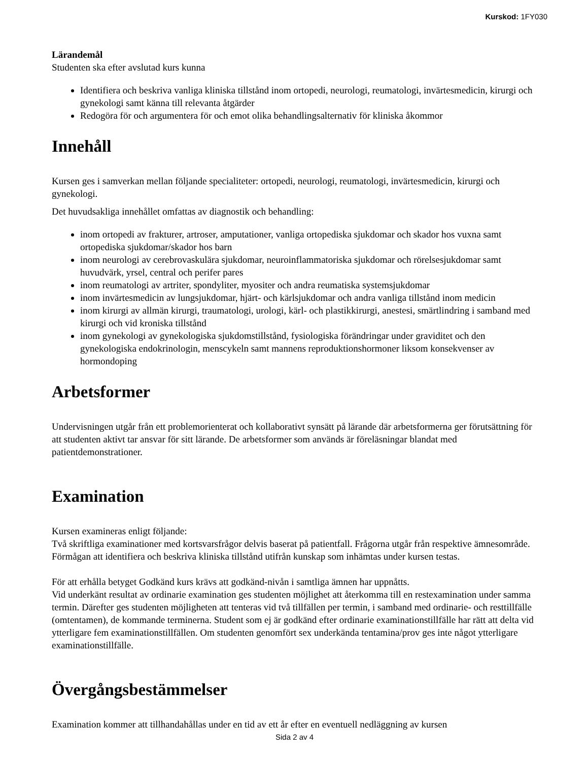Kurskod: 1FY030
Lärandemål
Studenten ska efter avslutad kurs kunna
Identifiera och beskriva vanliga kliniska tillstånd inom ortopedi, neurologi, reumatologi, invärtesmedicin, kirurgi och gynekologi samt känna till relevanta åtgärder
Redogöra för och argumentera för och emot olika behandlingsalternativ för kliniska åkommor
Innehåll
Kursen ges i samverkan mellan följande specialiteter: ortopedi, neurologi, reumatologi, invärtesmedicin, kirurgi och gynekologi.
Det huvudsakliga innehållet omfattas av diagnostik och behandling:
inom ortopedi av frakturer, artroser, amputationer, vanliga ortopediska sjukdomar och skador hos vuxna samt ortopediska sjukdomar/skador hos barn
inom neurologi av cerebrovaskulära sjukdomar, neuroinflammatoriska sjukdomar och rörelsesjukdomar samt huvudvärk, yrsel, central och perifer pares
inom reumatologi av artriter, spondyliter, myositer och andra reumatiska systemsjukdomar
inom invärtesmedicin av lungsjukdomar, hjärt- och kärlsjukdomar och andra vanliga tillstånd inom medicin
inom kirurgi av allmän kirurgi, traumatologi, urologi, kärl- och plastikkirurgi, anestesi, smärtlindring i samband med kirurgi och vid kroniska tillstånd
inom gynekologi av gynekologiska sjukdomstillstånd, fysiologiska förändringar under graviditet och den gynekologiska endokrinologin, menscykeln samt mannens reproduktionshormoner liksom konsekvenser av hormondoping
Arbetsformer
Undervisningen utgår från ett problemorienterat och kollaborativt synsätt på lärande där arbetsformerna ger förutsättning för att studenten aktivt tar ansvar för sitt lärande. De arbetsformer som används är föreläsningar blandat med patientdemonstrationer.
Examination
Kursen examineras enligt följande:
Två skriftliga examinationer med kortsvarsfrågor delvis baserat på patientfall. Frågorna utgår från respektive ämnesområde. Förmågan att identifiera och beskriva kliniska tillstånd utifrån kunskap som inhämtas under kursen testas.
För att erhålla betyget Godkänd kurs krävs att godkänd-nivån i samtliga ämnen har uppnåtts.
Vid underkänt resultat av ordinarie examination ges studenten möjlighet att återkomma till en restexamination under samma termin. Därefter ges studenten möjligheten att tenteras vid två tillfällen per termin, i samband med ordinarie- och resttillfälle (omtentamen), de kommande terminerna. Student som ej är godkänd efter ordinarie examinationstillfälle har rätt att delta vid ytterligare fem examinationstillfällen. Om studenten genomfört sex underkända tentamina/prov ges inte något ytterligare examinationstillfälle.
Övergångsbestämmelser
Examination kommer att tillhandahållas under en tid av ett år efter en eventuell nedläggning av kursen
Sida 2 av 4